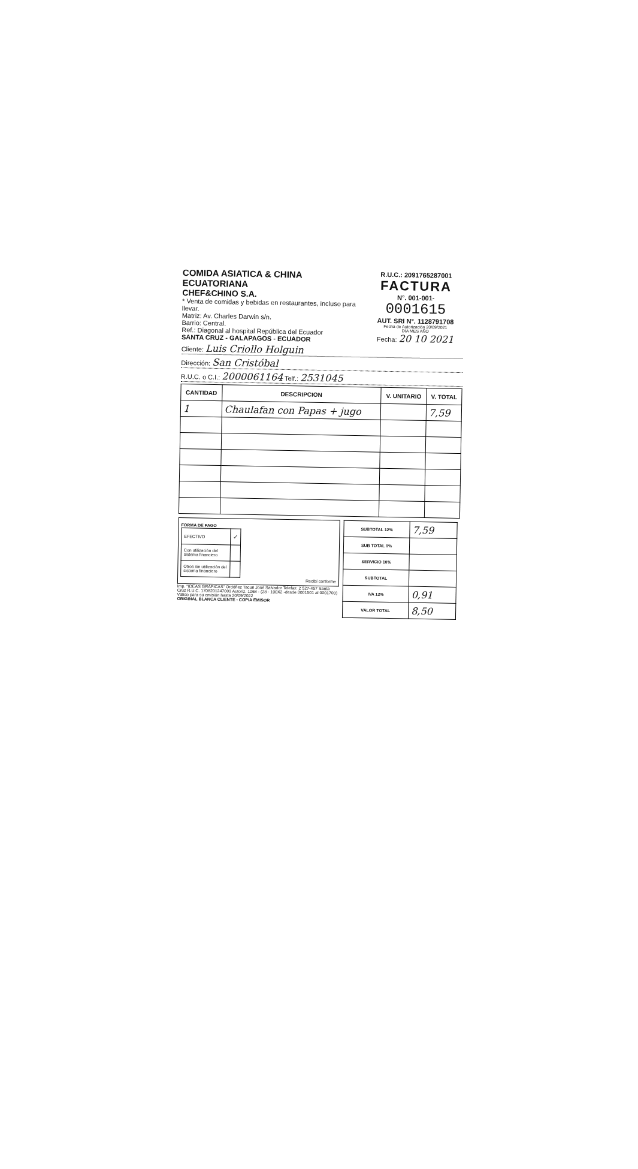COMIDA ASIATICA & CHINA ECUATORIANA
CHEF&CHINO S.A.
* Venta de comidas y bebidas en restaurantes, incluso para llevar.
Matriz: Av. Charles Darwin s/n.
Barrio: Central.
Ref.: Diagonal al hospital República del Ecuador
SANTA CRUZ - GALAPAGOS - ECUADOR
R.U.C.: 2091765287001
FACTURA
N°. 001-001-
0001615
AUT. SRI N°. 1128791708
Fecha de Autorización 20/09/2021
DÍA MES AÑO
Fecha: 20 10 2021
Cliente: Luis Criollo Holguin
Dirección: San Cristóbal
R.U.C. o C.I.: 2000061164 Telf.: 2531045
| CANTIDAD | DESCRIPCION | V. UNITARIO | V. TOTAL |
| --- | --- | --- | --- |
| 1 | Chaulafan con Papas + jugo | | 7,59 |
FORMA DE PAGO
| EFECTIVO | ✓ |
| Con utilización del sistema financiero | |
| Otros sin utilización del sistema financiero | |
Recibí conforme
Imp. "IDEAS GRÁFICAS" Ordóñez Tacuri José Salvador Telefax: 2 527-457 Santa Cruz R.U.C. 1708201247001 Autoriz. 1068 - (28 - 100X2 -desde 0001501 al 0001700) Válido para su emisión hasta 20/09/2022
ORIGINAL BLANCA CLIENTE - COPIA EMISOR
| SUBTOTAL 12% | 7,59 |
| SUB TOTAL 0% | |
| SERVICIO 10% | |
| SUBTOTAL | |
| IVA 12% | 0,91 |
| VALOR TOTAL | 8,50 |